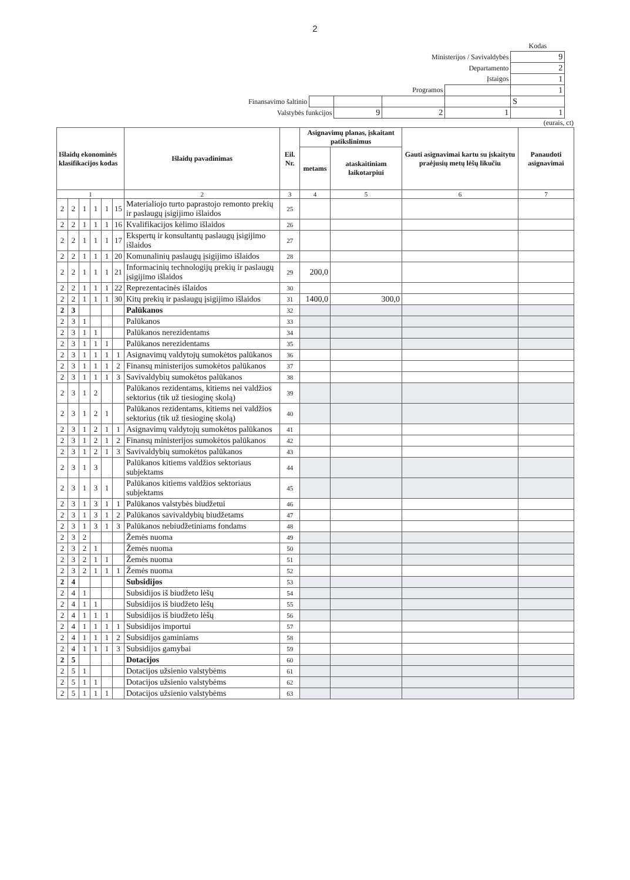2
| | | | | | Kodas |
| Ministerijos / Savivaldybės | | | | | 9 |
| Departamento | | | | | 2 |
| Įstaigos | | | | | 1 |
| Programos | | | | | 1 |
| Finansavimo šaltinio | | | | | S |
| Valstybės funkcijos | | 9 | 2 | 1 | 1 |
(eurais, ct)
| Išlaidų ekonominės klasifikacijos kodas | | | | | | Išlaidų pavadinimas | Eil. Nr. | Asignavimų planas, įskaitant patikslinimus | | Gauti asignavimai kartu su įskaitytu praėjusių metų lėšų likučiu | Panaudoti asignavimai |
| --- | --- | --- | --- | --- | --- | --- | --- | --- | --- | --- | --- |
| | | | | | | | | metams | ataskaitiniam laikotarpiui | | |
| 1 | | | | | | 2 | 3 | 4 | 5 | 6 | 7 |
| 2 | 2 | 1 | 1 | 1 | 15 | Materialiojo turto paprastojo remonto prekių ir paslaugų įsigijimo išlaidos | 25 | | | | |
| 2 | 2 | 1 | 1 | 1 | 16 | Kvalifikacijos kėlimo išlaidos | 26 | | | | |
| 2 | 2 | 1 | 1 | 1 | 17 | Ekspertų ir konsultantų paslaugų įsigijimo išlaidos | 27 | | | | |
| 2 | 2 | 1 | 1 | 1 | 20 | Komunalinių paslaugų įsigijimo išlaidos | 28 | | | | |
| 2 | 2 | 1 | 1 | 1 | 21 | Informacinių technologijų prekių ir paslaugų įsigijimo išlaidos | 29 | 200,0 | | | |
| 2 | 2 | 1 | 1 | 1 | 22 | Reprezentacinės išlaidos | 30 | | | | |
| 2 | 2 | 1 | 1 | 1 | 30 | Kitų prekių ir paslaugų įsigijimo išlaidos | 31 | 1400,0 | 300,0 | | |
| 2 | 3 | | | | | Palūkanos | 32 | | | | |
| 2 | 3 | 1 | | | | Palūkanos | 33 | | | | |
| 2 | 3 | 1 | 1 | | | Palūkanos nerezidentams | 34 | | | | |
| 2 | 3 | 1 | 1 | 1 | | Palūkanos nerezidentams | 35 | | | | |
| 2 | 3 | 1 | 1 | 1 | 1 | Asignavimų valdytojų sumokėtos palūkanos | 36 | | | | |
| 2 | 3 | 1 | 1 | 1 | 2 | Finansų ministerijos sumokėtos palūkanos | 37 | | | | |
| 2 | 3 | 1 | 1 | 1 | 3 | Savivaldybių sumokėtos palūkanos | 38 | | | | |
| 2 | 3 | 1 | 2 | | | Palūkanos rezidentams, kitiems nei valdžios sektorius (tik už tiesioginę skolą) | 39 | | | | |
| 2 | 3 | 1 | 2 | 1 | | Palūkanos rezidentams, kitiems nei valdžios sektorius (tik už tiesioginę skolą) | 40 | | | | |
| 2 | 3 | 1 | 2 | 1 | 1 | Asignavimų valdytojų sumokėtos palūkanos | 41 | | | | |
| 2 | 3 | 1 | 2 | 1 | 2 | Finansų ministerijos sumokėtos palūkanos | 42 | | | | |
| 2 | 3 | 1 | 2 | 1 | 3 | Savivaldybių sumokėtos palūkanos | 43 | | | | |
| 2 | 3 | 1 | 3 | | | Palūkanos kitiems valdžios sektoriaus subjektams | 44 | | | | |
| 2 | 3 | 1 | 3 | 1 | | Palūkanos kitiems valdžios sektoriaus subjektams | 45 | | | | |
| 2 | 3 | 1 | 3 | 1 | 1 | Palūkanos valstybės biudžetui | 46 | | | | |
| 2 | 3 | 1 | 3 | 1 | 2 | Palūkanos savivaldybių biudžetams | 47 | | | | |
| 2 | 3 | 1 | 3 | 1 | 3 | Palūkanos nebiudžetiniams fondams | 48 | | | | |
| 2 | 3 | 2 | | | | Žemės nuoma | 49 | | | | |
| 2 | 3 | 2 | 1 | | | Žemės nuoma | 50 | | | | |
| 2 | 3 | 2 | 1 | 1 | | Žemės nuoma | 51 | | | | |
| 2 | 3 | 2 | 1 | 1 | 1 | Žemės nuoma | 52 | | | | |
| 2 | 4 | | | | | Subsidijos | 53 | | | | |
| 2 | 4 | 1 | | | | Subsidijos iš biudžeto lėšų | 54 | | | | |
| 2 | 4 | 1 | 1 | | | Subsidijos iš biudžeto lėšų | 55 | | | | |
| 2 | 4 | 1 | 1 | 1 | | Subsidijos iš biudžeto lėšų | 56 | | | | |
| 2 | 4 | 1 | 1 | 1 | 1 | Subsidijos importui | 57 | | | | |
| 2 | 4 | 1 | 1 | 1 | 2 | Subsidijos gaminiams | 58 | | | | |
| 2 | 4 | 1 | 1 | 1 | 3 | Subsidijos gamybai | 59 | | | | |
| 2 | 5 | | | | | Dotacijos | 60 | | | | |
| 2 | 5 | 1 | | | | Dotacijos užsienio valstybėms | 61 | | | | |
| 2 | 5 | 1 | 1 | | | Dotacijos užsienio valstybėms | 62 | | | | |
| 2 | 5 | 1 | 1 | 1 | | Dotacijos užsienio valstybėms | 63 | | | | |